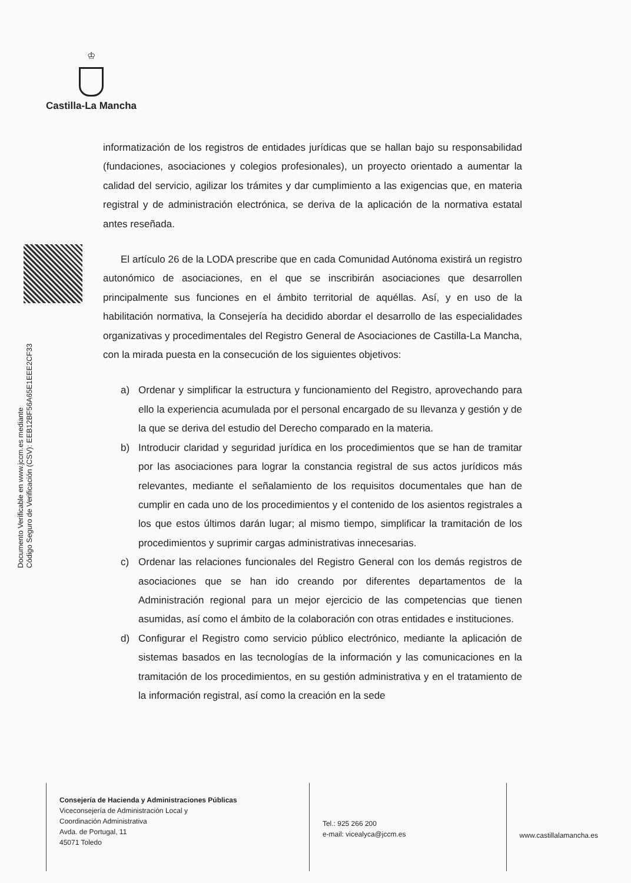♔
Castilla-La Mancha
Documento Verificable en www.jccm.es mediante
Código Seguro de Verificación (CSV): EEB12BF56A65E1EEE2CF33
informatización de los registros de entidades jurídicas que se hallan bajo su responsabilidad (fundaciones, asociaciones y colegios profesionales), un proyecto orientado a aumentar la calidad del servicio, agilizar los trámites y dar cumplimiento a las exigencias que, en materia registral y de administración electrónica, se deriva de la aplicación de la normativa estatal antes reseñada.
El artículo 26 de la LODA prescribe que en cada Comunidad Autónoma existirá un registro autonómico de asociaciones, en el que se inscribirán asociaciones que desarrollen principalmente sus funciones en el ámbito territorial de aquéllas. Así, y en uso de la habilitación normativa, la Consejería ha decidido abordar el desarrollo de las especialidades organizativas y procedimentales del Registro General de Asociaciones de Castilla-La Mancha, con la mirada puesta en la consecución de los siguientes objetivos:
a) Ordenar y simplificar la estructura y funcionamiento del Registro, aprovechando para ello la experiencia acumulada por el personal encargado de su llevanza y gestión y de la que se deriva del estudio del Derecho comparado en la materia.
b) Introducir claridad y seguridad jurídica en los procedimientos que se han de tramitar por las asociaciones para lograr la constancia registral de sus actos jurídicos más relevantes, mediante el señalamiento de los requisitos documentales que han de cumplir en cada uno de los procedimientos y el contenido de los asientos registrales a los que estos últimos darán lugar; al mismo tiempo, simplificar la tramitación de los procedimientos y suprimir cargas administrativas innecesarias.
c) Ordenar las relaciones funcionales del Registro General con los demás registros de asociaciones que se han ido creando por diferentes departamentos de la Administración regional para un mejor ejercicio de las competencias que tienen asumidas, así como el ámbito de la colaboración con otras entidades e instituciones.
d) Configurar el Registro como servicio público electrónico, mediante la aplicación de sistemas basados en las tecnologías de la información y las comunicaciones en la tramitación de los procedimientos, en su gestión administrativa y en el tratamiento de la información registral, así como la creación en la sede
Consejería de Hacienda y Administraciones Públicas
Viceconsejería de Administración Local y
Coordinación Administrativa
Avda. de Portugal, 11
45071 Toledo
Tel.: 925 266 200
e-mail: vicealyca@jccm.es
www.castillalamancha.es